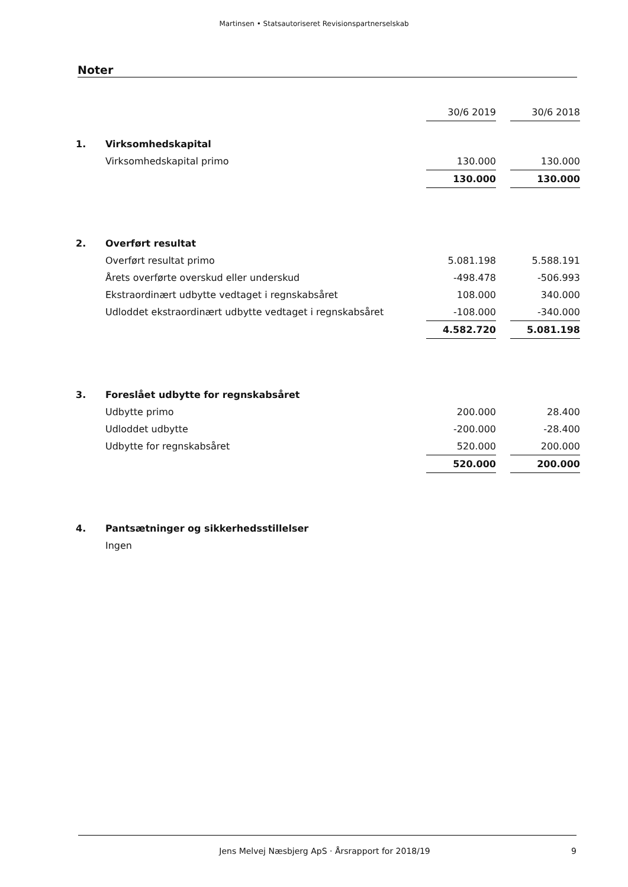Martinsen • Statsautoriseret Revisionspartnerselskab
Noter
| | | 30/6 2019 | | 30/6 2018 |
| 1. | Virksomhedskapital | | | |
| | Virksomhedskapital primo | 130.000 | | 130.000 |
| | | 130.000 | | 130.000 |
| 2. | Overført resultat | | | |
| | Overført resultat primo | 5.081.198 | | 5.588.191 |
| | Årets overførte overskud eller underskud | -498.478 | | -506.993 |
| | Ekstraordinært udbytte vedtaget i regnskabsåret | 108.000 | | 340.000 |
| | Udloddet ekstraordinært udbytte vedtaget i regnskabsåret | -108.000 | | -340.000 |
| | | 4.582.720 | | 5.081.198 |
| 3. | Foreslået udbytte for regnskabsåret | | | |
| | Udbytte primo | 200.000 | | 28.400 |
| | Udloddet udbytte | -200.000 | | -28.400 |
| | Udbytte for regnskabsåret | 520.000 | | 200.000 |
| | | 520.000 | | 200.000 |
| 4. | Pantsætninger og sikkerhedsstillelser | | | |
| | Ingen | | | |
Jens Melvej Næsbjerg ApS · Årsrapport for 2018/19 9